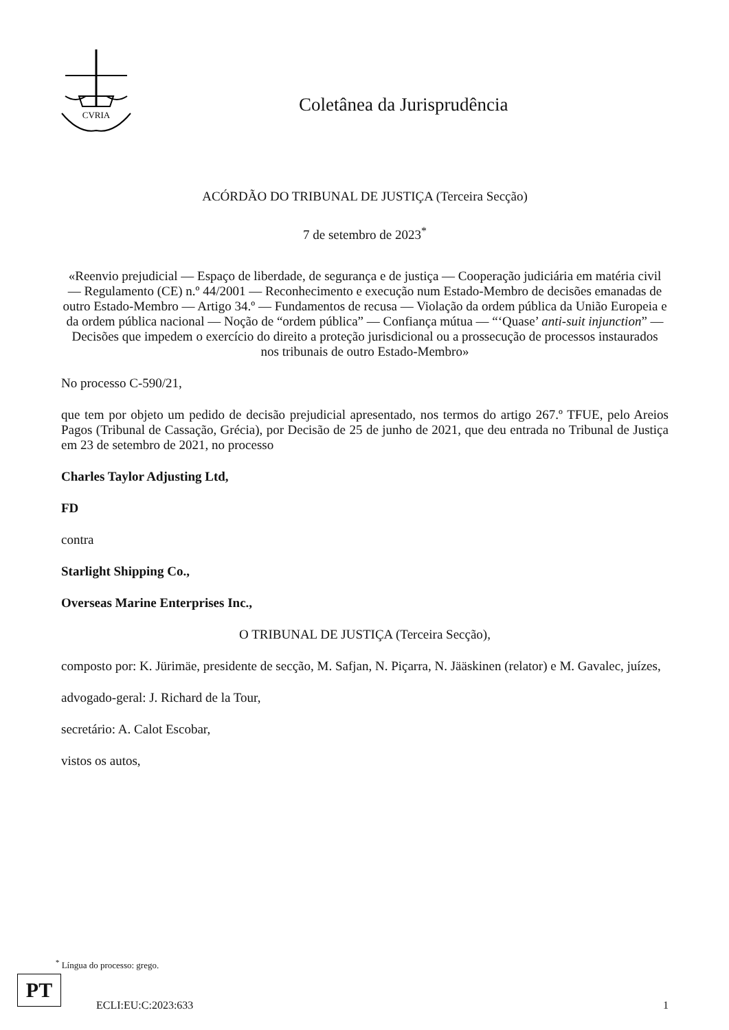CVRIA
Coletânea da Jurisprudência
ACÓRDÃO DO TRIBUNAL DE JUSTIÇA (Terceira Secção)
7 de setembro de 2023<sup>*</sup>
«Reenvio prejudicial — Espaço de liberdade, de segurança e de justiça — Cooperação judiciária em matéria civil — Regulamento (CE) n.º 44/2001 — Reconhecimento e execução num Estado-Membro de decisões emanadas de outro Estado-Membro — Artigo 34.º — Fundamentos de recusa — Violação da ordem pública da União Europeia e da ordem pública nacional — Noção de “ordem pública” — Confiança mútua — “‘Quase’ anti-suit injunction” — Decisões que impedem o exercício do direito a proteção jurisdicional ou a prossecução de processos instaurados nos tribunais de outro Estado-Membro»
No processo C-590/21,
que tem por objeto um pedido de decisão prejudicial apresentado, nos termos do artigo 267.º TFUE, pelo Areios Pagos (Tribunal de Cassação, Grécia), por Decisão de 25 de junho de 2021, que deu entrada no Tribunal de Justiça em 23 de setembro de 2021, no processo
Charles Taylor Adjusting Ltd,
FD
contra
Starlight Shipping Co.,
Overseas Marine Enterprises Inc.,
O TRIBUNAL DE JUSTIÇA (Terceira Secção),
composto por: K. Jürimäe, presidente de secção, M. Safjan, N. Piçarra, N. Jääskinen (relator) e M. Gavalec, juízes,
advogado-geral: J. Richard de la Tour,
secretário: A. Calot Escobar,
vistos os autos,
<sup>*</sup> Língua do processo: grego.
PT
ECLI:EU:C:2023:633 1